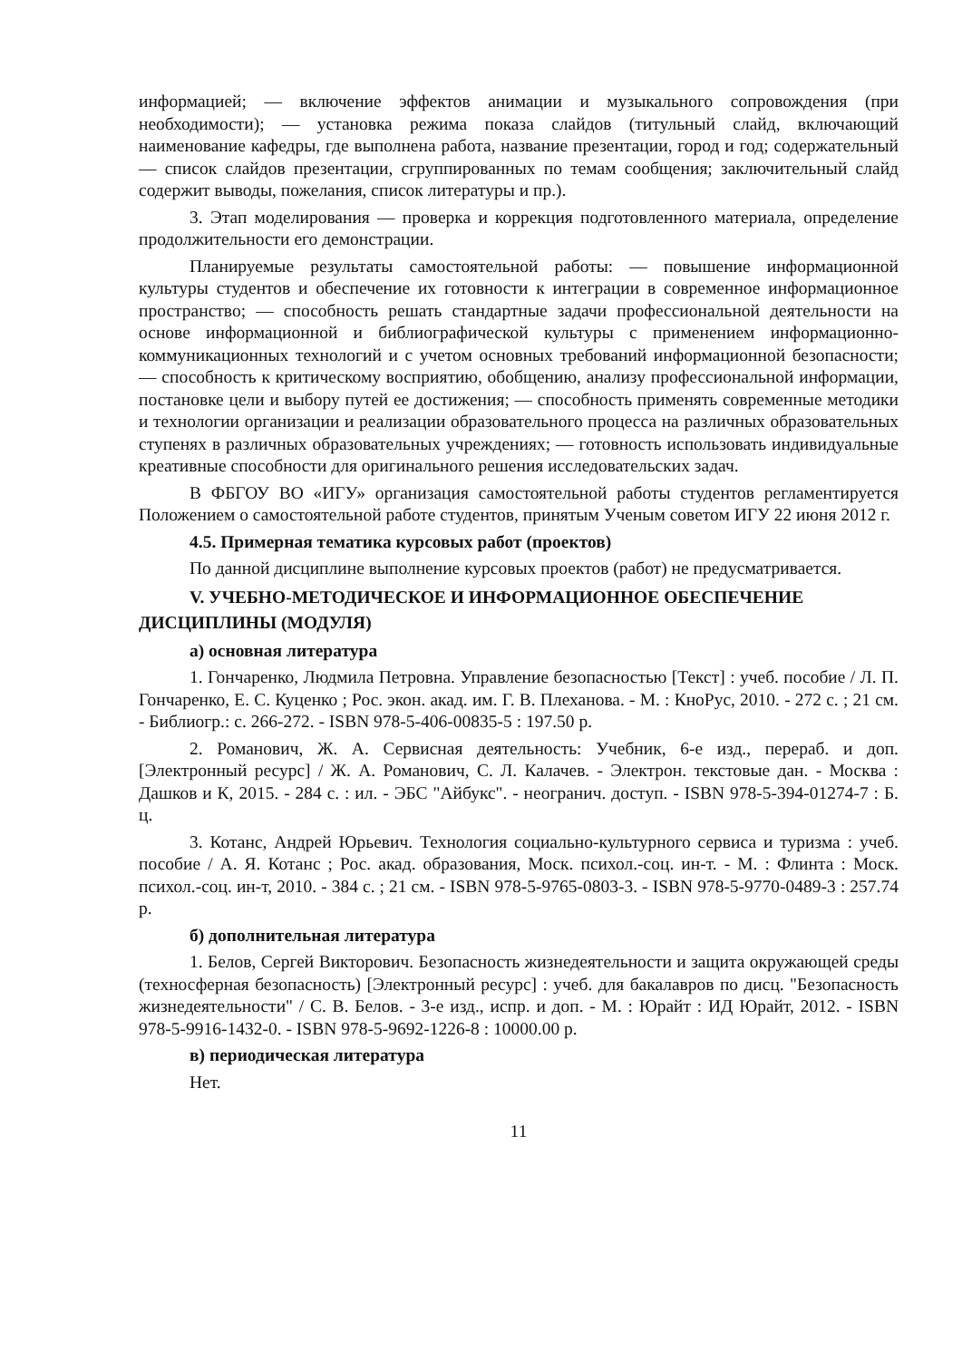информацией; — включение эффектов анимации и музыкального сопровождения (при необходимости); — установка режима показа слайдов (титульный слайд, включающий наименование кафедры, где выполнена работа, название презентации, город и год; содержательный — список слайдов презентации, сгруппированных по темам сообщения; заключительный слайд содержит выводы, пожелания, список литературы и пр.).
3. Этап моделирования — проверка и коррекция подготовленного материала, определение продолжительности его демонстрации.
Планируемые результаты самостоятельной работы: — повышение информационной культуры студентов и обеспечение их готовности к интеграции в современное информационное пространство; — способность решать стандартные задачи профессиональной деятельности на основе информационной и библиографической культуры с применением информационно-коммуникационных технологий и с учетом основных требований информационной безопасности; — способность к критическому восприятию, обобщению, анализу профессиональной информации, постановке цели и выбору путей ее достижения; — способность применять современные методики и технологии организации и реализации образовательного процесса на различных образовательных ступенях в различных образовательных учреждениях; — готовность использовать индивидуальные креативные способности для оригинального решения исследовательских задач.
В ФБГОУ ВО «ИГУ» организация самостоятельной работы студентов регламентируется Положением о самостоятельной работе студентов, принятым Ученым советом ИГУ 22 июня 2012 г.
4.5. Примерная тематика курсовых работ (проектов)
По данной дисциплине выполнение курсовых проектов (работ) не предусматривается.
V. УЧЕБНО-МЕТОДИЧЕСКОЕ И ИНФОРМАЦИОННОЕ ОБЕСПЕЧЕНИЕ ДИСЦИПЛИНЫ (МОДУЛЯ)
а) основная литература
1. Гончаренко, Людмила Петровна. Управление безопасностью [Текст] : учеб. пособие / Л. П. Гончаренко, Е. С. Куценко ; Рос. экон. акад. им. Г. В. Плеханова. - М. : КноРус, 2010. - 272 с. ; 21 см. - Библиогр.: с. 266-272. - ISBN 978-5-406-00835-5 : 197.50 р.
2. Романович, Ж. А. Сервисная деятельность: Учебник, 6-е изд., перераб. и доп. [Электронный ресурс] / Ж. А. Романович, С. Л. Калачев. - Электрон. текстовые дан. - Москва : Дашков и К, 2015. - 284 с. : ил. - ЭБС "Айбукс". - неогранич. доступ. - ISBN 978-5-394-01274-7 : Б. ц.
3. Котанс, Андрей Юрьевич. Технология социально-культурного сервиса и туризма : учеб. пособие / А. Я. Котанс ; Рос. акад. образования, Моск. психол.-соц. ин-т. - М. : Флинта : Моск. психол.-соц. ин-т, 2010. - 384 с. ; 21 см. - ISBN 978-5-9765-0803-3. - ISBN 978-5-9770-0489-3 : 257.74 р.
б) дополнительная литература
1. Белов, Сергей Викторович. Безопасность жизнедеятельности и защита окружающей среды (техносферная безопасность) [Электронный ресурс] : учеб. для бакалавров по дисц. "Безопасность жизнедеятельности" / С. В. Белов. - 3-е изд., испр. и доп. - М. : Юрайт : ИД Юрайт, 2012. - ISBN 978-5-9916-1432-0. - ISBN 978-5-9692-1226-8 : 10000.00 р.
в) периодическая литература
Нет.
11